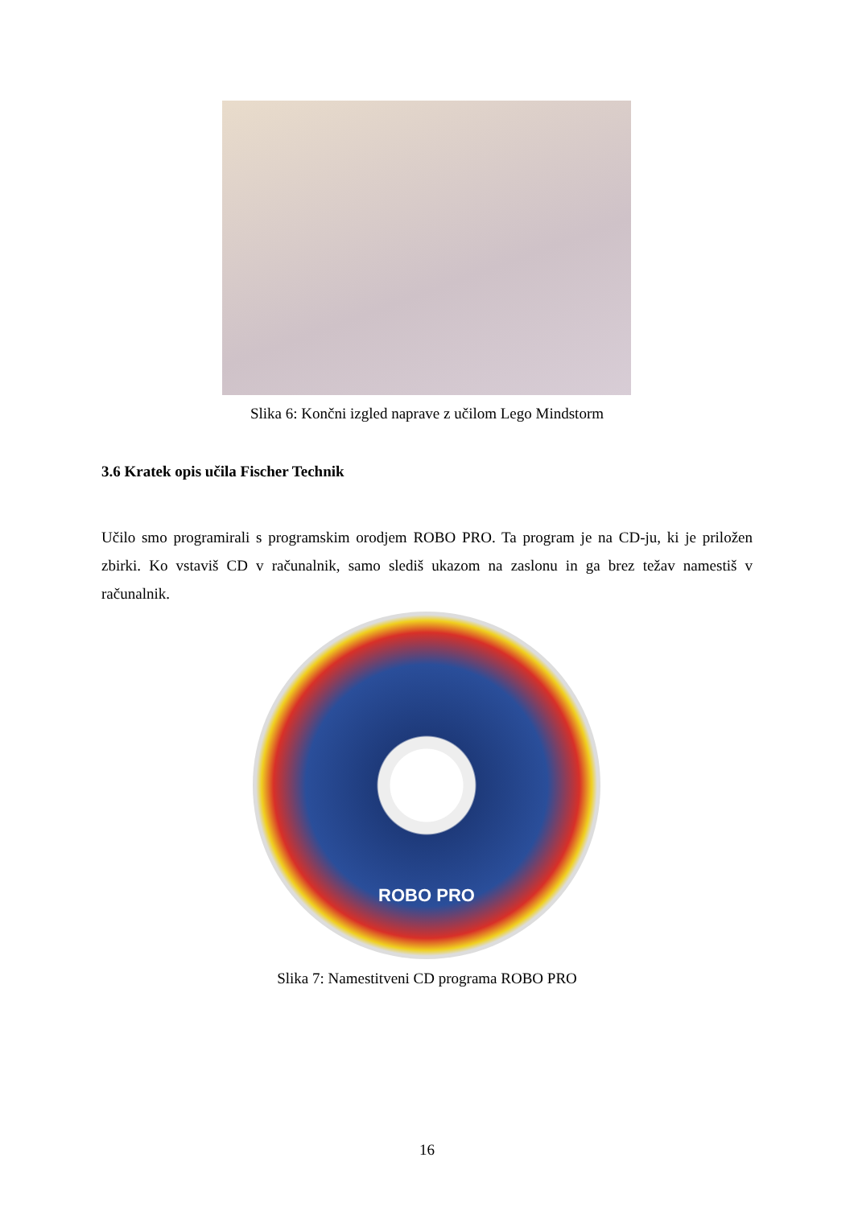Slika 6: Končni izgled naprave z učilom Lego Mindstorm
3.6 Kratek opis učila Fischer Technik
Učilo smo programirali s programskim orodjem ROBO PRO. Ta program je na CD-ju, ki je priložen zbirki. Ko vstaviš CD v računalnik, samo slediš ukazom na zaslonu in ga brez težav namestiš v računalnik.
ROBO PRO
Slika 7: Namestitveni CD programa ROBO PRO
16